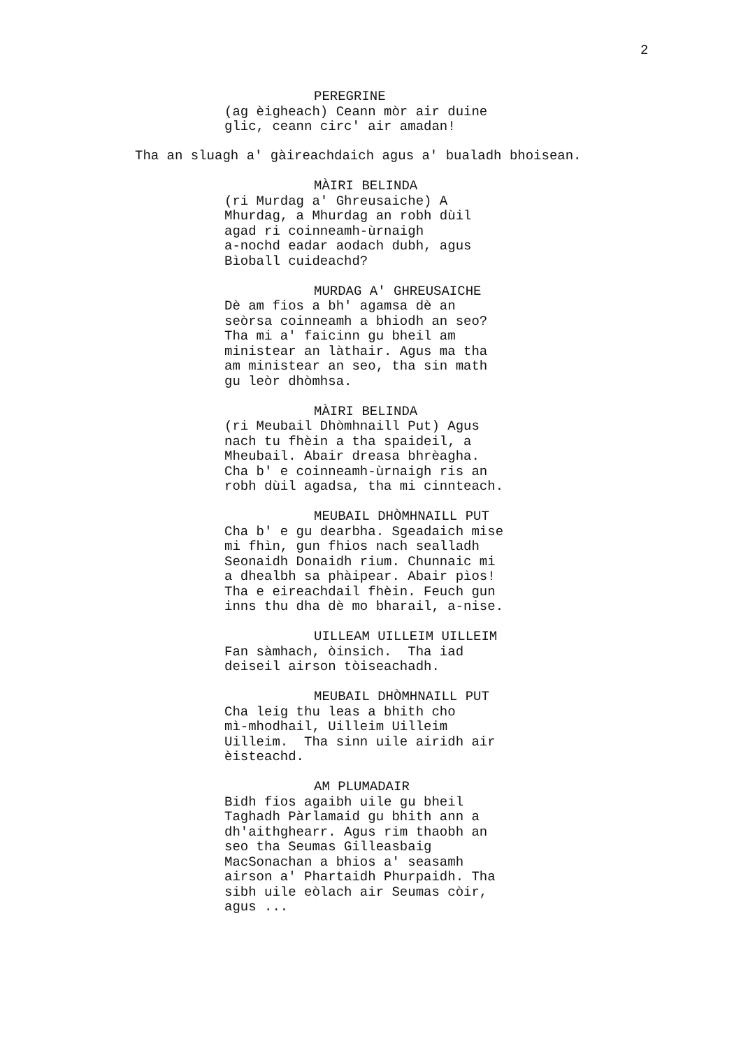2
PEREGRINE
(ag èigheach) Ceann mòr air duine glic, ceann circ' air amadan!
Tha an sluagh a' gàireachdaich agus a' bualadh bhoisean.
MÀIRI BELINDA
(ri Murdag a' Ghreusaiche) A Mhurdag, a Mhurdag an robh dùil agad ri coinneamh-ùrnaigh a-nochd eadar aodach dubh, agus Bìoball cuideachd?
MURDAG A' GHREUSAICHE
Dè am fios a bh' agamsa dè an seòrsa coinneamh a bhiodh an seo? Tha mi a' faicinn gu bheil am ministear an làthair. Agus ma tha am ministear an seo, tha sin math gu leòr dhòmhsa.
MÀIRI BELINDA
(ri Meubail Dhòmhnaill Put) Agus nach tu fhèin a tha spaideil, a Mheubail. Abair dreasa bhrèagha. Cha b' e coinneamh-ùrnaigh ris an robh dùil agadsa, tha mi cinnteach.
MEUBAIL DHÒMHNAILL PUT
Cha b' e gu dearbha. Sgeadaich mise mi fhìn, gun fhios nach sealladh Seonaidh Donaidh rium. Chunnaic mi a dhealbh sa phàipear. Abair pìos! Tha e eireachdail fhèin. Feuch gun inns thu dha dè mo bharail, a-nise.
UILLEAM UILLEIM UILLEIM
Fan sàmhach, òinsich. Tha iad deiseil airson tòiseachadh.
MEUBAIL DHÒMHNAILL PUT
Cha leig thu leas a bhith cho mì-mhodhail, Uilleim Uilleim Uilleim. Tha sinn uile airidh air èisteachd.
AM PLUMADAIR
Bidh fios agaibh uile gu bheil Taghadh Pàrlamaid gu bhith ann a dh'aithghearr. Agus rim thaobh an seo tha Seumas Gilleasbaig MacSonachan a bhios a' seasamh airson a' Phartaidh Phurpaidh. Tha sibh uile eòlach air Seumas còir, agus ...